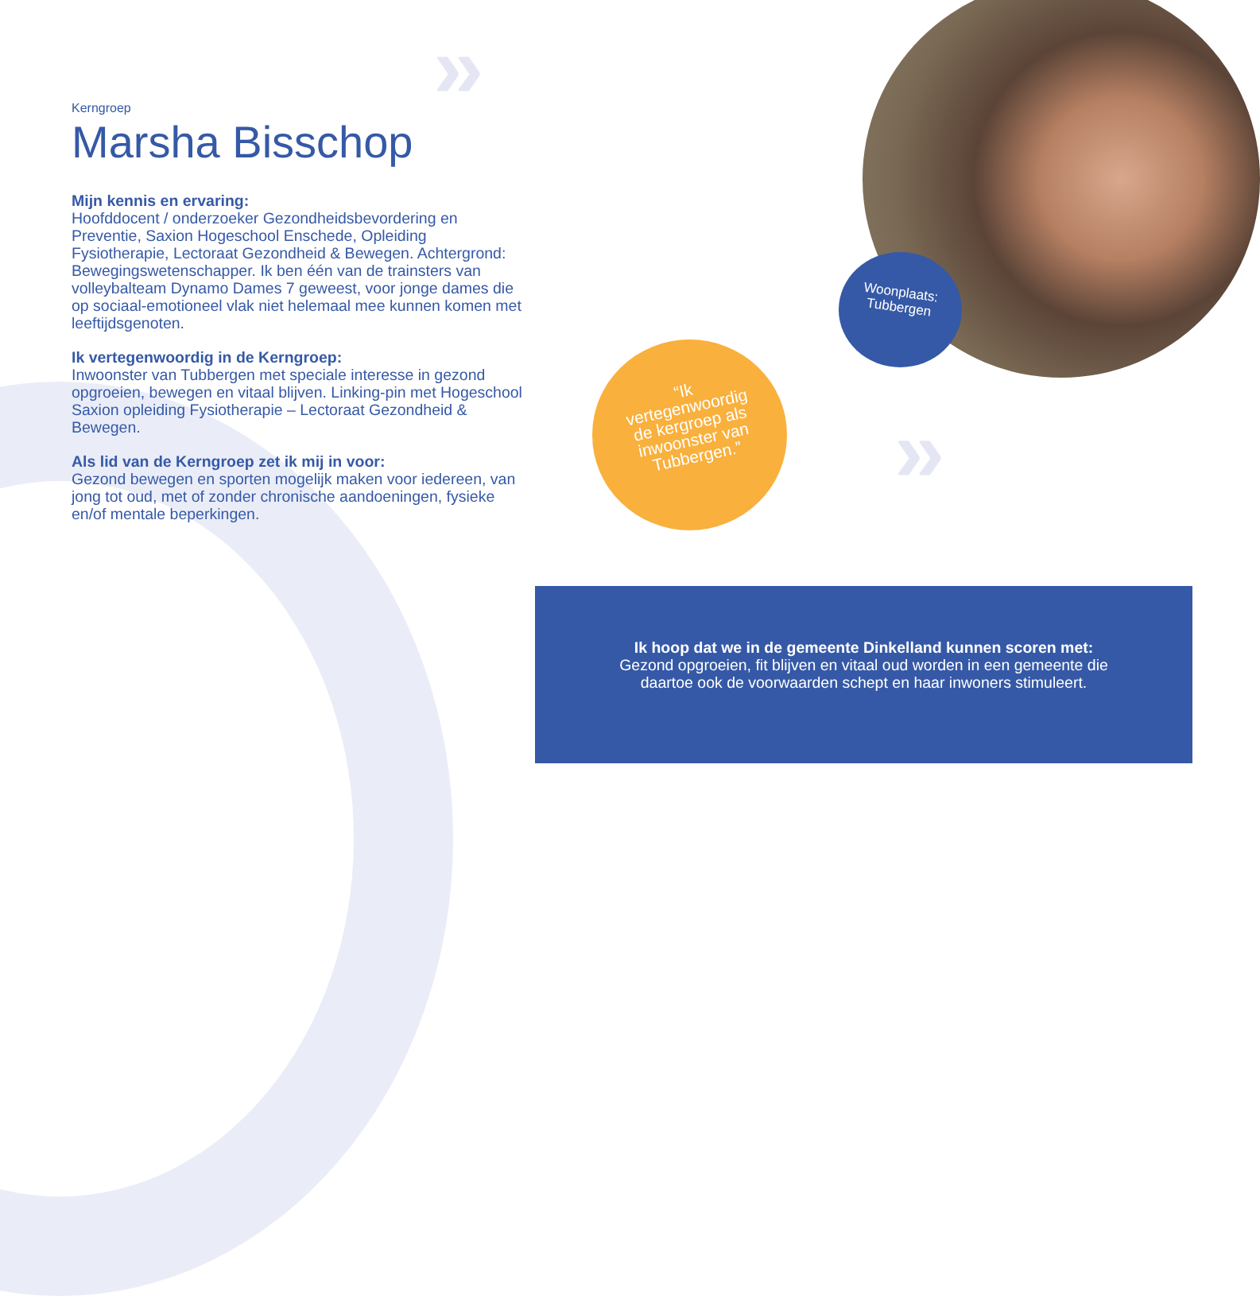››
››
Kerngroep
Marsha Bisschop
Mijn kennis en ervaring:
Hoofddocent / onderzoeker Gezondheidsbevordering en Preventie, Saxion Hogeschool Enschede, Opleiding Fysiotherapie, Lectoraat Gezondheid & Bewegen. Achtergrond: Bewegingswetenschapper. Ik ben één van de trainsters van volleybalteam Dynamo Dames 7 geweest, voor jonge dames die op sociaal-emotioneel vlak niet helemaal mee kunnen komen met leeftijdsgenoten.
Ik vertegenwoordig in de Kerngroep:
Inwoonster van Tubbergen met speciale interesse in gezond opgroeien, bewegen en vitaal blijven. Linking-pin met Hogeschool Saxion opleiding Fysiotherapie – Lectoraat Gezondheid & Bewegen.
Als lid van de Kerngroep zet ik mij in voor:
Gezond bewegen en sporten mogelijk maken voor iedereen, van jong tot oud, met of zonder chronische aandoeningen, fysieke en/of mentale beperkingen.
Woonplaats:
Tubbergen
“Ik vertegenwoordig de kergroep als inwoonster van Tubbergen.”
Ik hoop dat we in de gemeente Dinkelland kunnen scoren met:
Gezond opgroeien, fit blijven en vitaal oud worden in een gemeente die
daartoe ook de voorwaarden schept en haar inwoners stimuleert.